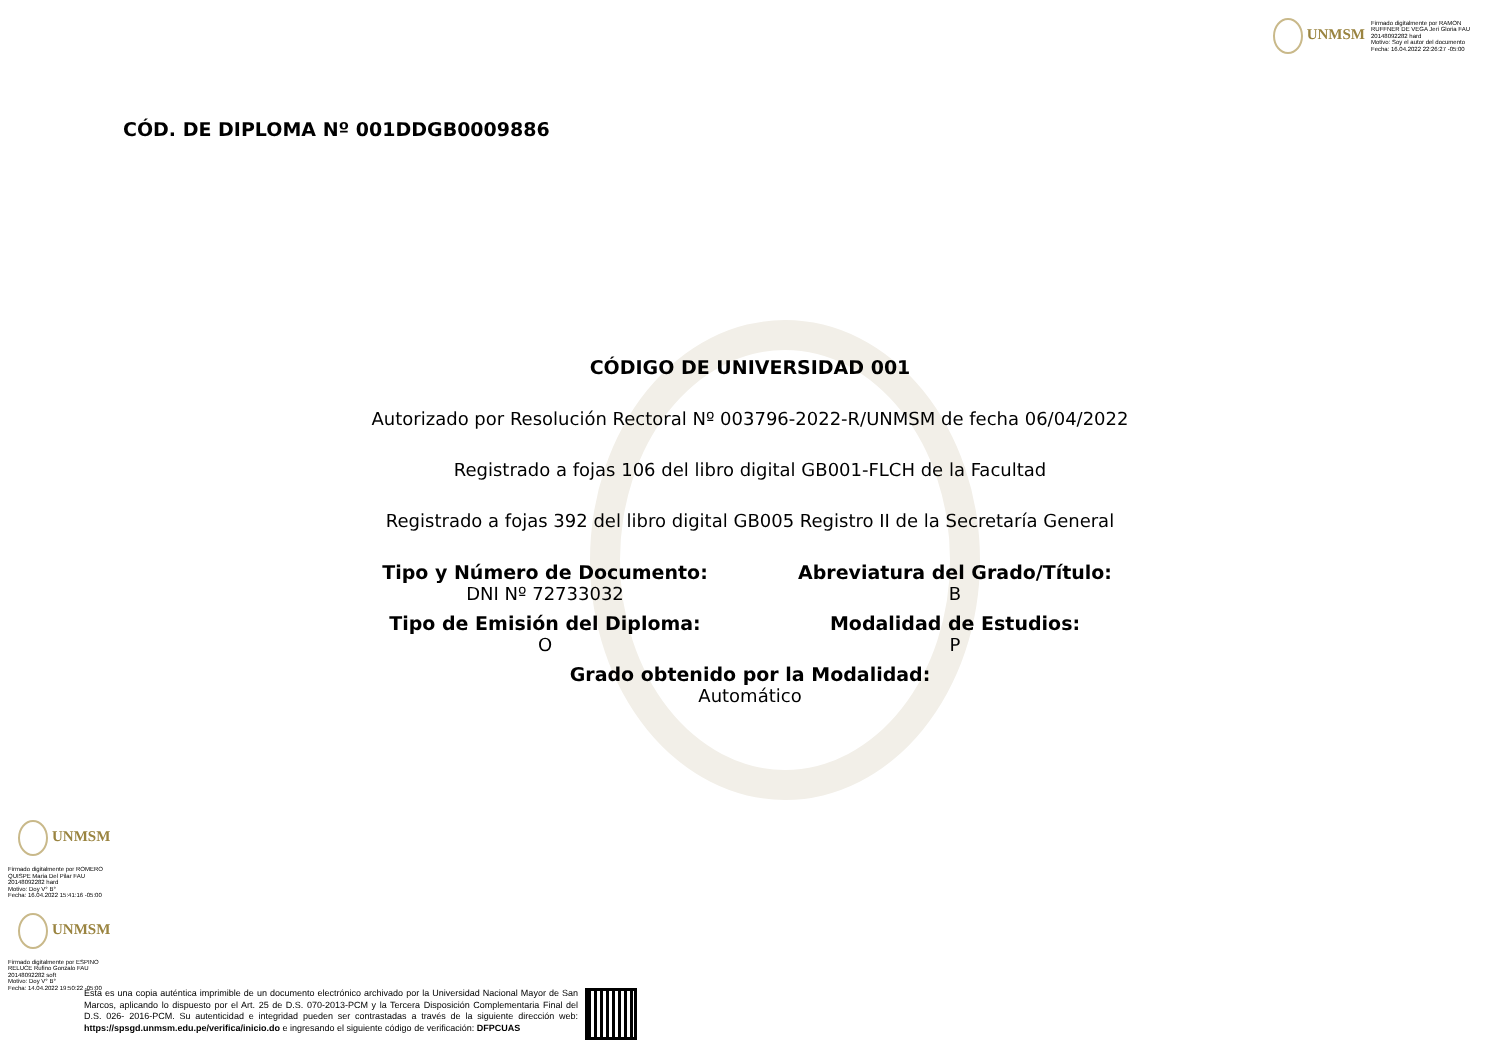UNMSM
Firmado digitalmente por RAMON
RUFFNER DE VEGA Jeri Gloria FAU
20148092282 hard
Motivo: Soy el autor del documento
Fecha: 16.04.2022 22:26:27 -05:00
CÓD. DE DIPLOMA Nº 001DDGB0009886
CÓDIGO DE UNIVERSIDAD 001
Autorizado por Resolución Rectoral Nº 003796-2022-R/UNMSM de fecha 06/04/2022
Registrado a fojas 106 del libro digital GB001-FLCH de la Facultad
Registrado a fojas 392 del libro digital GB005 Registro II de la Secretaría General
Tipo y Número de Documento:
DNI Nº 72733032
Abreviatura del Grado/Título:
B
Tipo de Emisión del Diploma:
O
Modalidad de Estudios:
P
Grado obtenido por la Modalidad:
Automático
UNMSM
Firmado digitalmente por ROMERO
QUISPE Maria Del Pilar FAU
20148092282 hard
Motivo: Doy V° B°
Fecha: 16.04.2022 15:41:16 -05:00
UNMSM
Firmado digitalmente por ESPINO
RELUCE Rufino Gonzalo FAU
20148092282 soft
Motivo: Doy V° B°
Fecha: 14.04.2022 19:50:22 -05:00
Esta es una copia auténtica imprimible de un documento electrónico archivado por la Universidad Nacional Mayor de San Marcos, aplicando lo dispuesto por el Art. 25 de D.S. 070-2013-PCM y la Tercera Disposición Complementaria Final del D.S. 026- 2016-PCM. Su autenticidad e integridad pueden ser contrastadas a través de la siguiente dirección web: https://spsgd.unmsm.edu.pe/verifica/inicio.do e ingresando el siguiente código de verificación: DFPCUAS